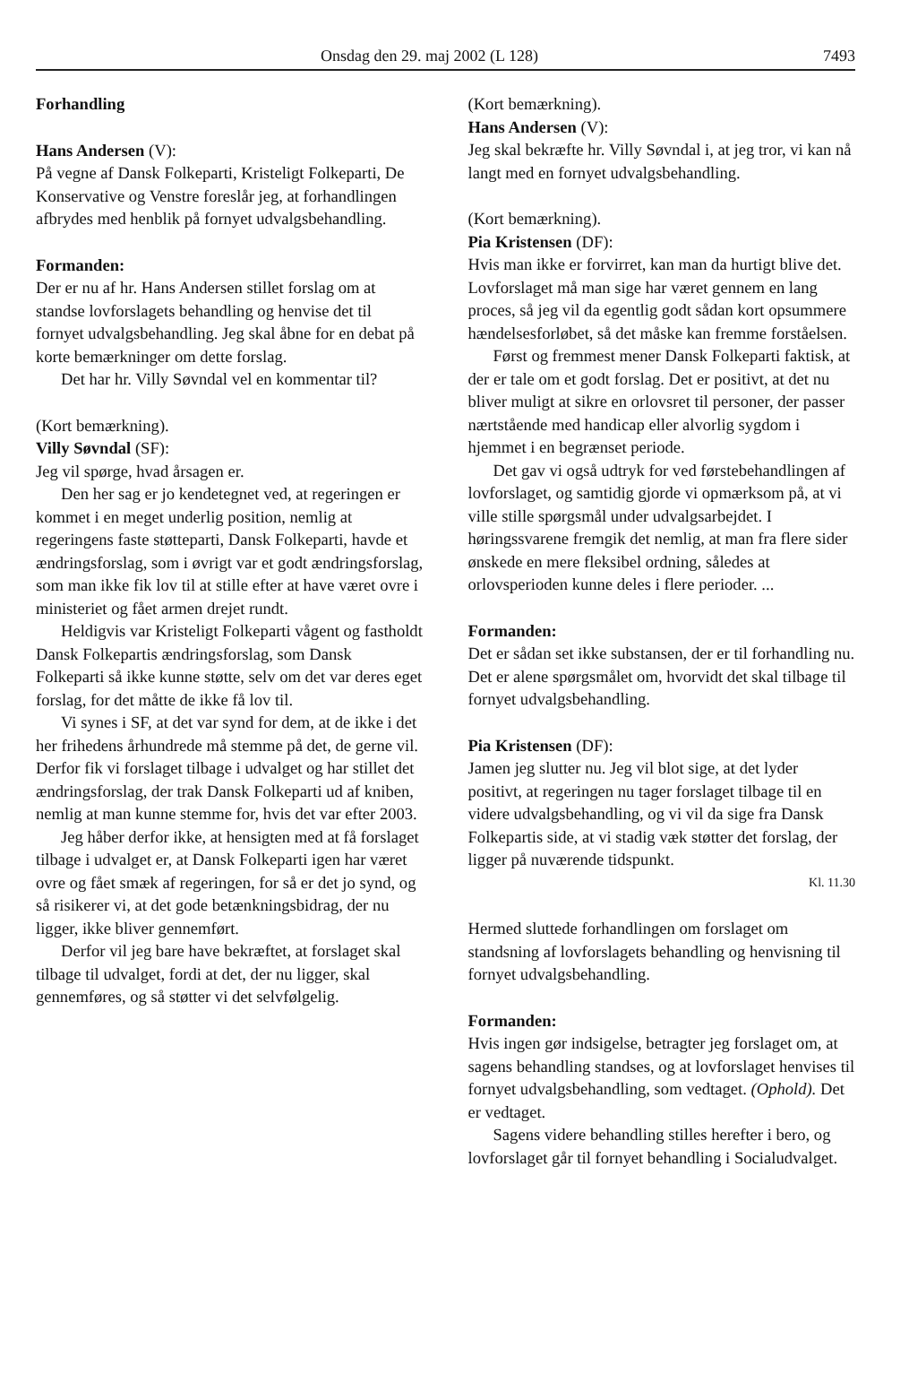Onsdag den 29. maj 2002 (L 128) 7493
Forhandling
Hans Andersen (V):
På vegne af Dansk Folkeparti, Kristeligt Folkeparti, De Konservative og Venstre foreslår jeg, at forhandlingen afbrydes med henblik på fornyet udvalgsbehandling.
Formanden:
Der er nu af hr. Hans Andersen stillet forslag om at standse lovforslagets behandling og henvise det til fornyet udvalgsbehandling. Jeg skal åbne for en debat på korte bemærkninger om dette forslag.
Det har hr. Villy Søvndal vel en kommentar til?
(Kort bemærkning).
Villy Søvndal (SF):
Jeg vil spørge, hvad årsagen er.
Den her sag er jo kendetegnet ved, at regeringen er kommet i en meget underlig position, nemlig at regeringens faste støtteparti, Dansk Folkeparti, havde et ændringsforslag, som i øvrigt var et godt ændringsforslag, som man ikke fik lov til at stille efter at have været ovre i ministeriet og fået armen drejet rundt.
Heldigvis var Kristeligt Folkeparti vågent og fastholdt Dansk Folkepartis ændringsforslag, som Dansk Folkeparti så ikke kunne støtte, selv om det var deres eget forslag, for det måtte de ikke få lov til.
Vi synes i SF, at det var synd for dem, at de ikke i det her frihedens århundrede må stemme på det, de gerne vil. Derfor fik vi forslaget tilbage i udvalget og har stillet det ændringsforslag, der trak Dansk Folkeparti ud af kniben, nemlig at man kunne stemme for, hvis det var efter 2003.
Jeg håber derfor ikke, at hensigten med at få forslaget tilbage i udvalget er, at Dansk Folkeparti igen har været ovre og fået smæk af regeringen, for så er det jo synd, og så risikerer vi, at det gode betænkningsbidrag, der nu ligger, ikke bliver gennemført.
Derfor vil jeg bare have bekræftet, at forslaget skal tilbage til udvalget, fordi at det, der nu ligger, skal gennemføres, og så støtter vi det selvfølgelig.
(Kort bemærkning).
Hans Andersen (V):
Jeg skal bekræfte hr. Villy Søvndal i, at jeg tror, vi kan nå langt med en fornyet udvalgsbehandling.
(Kort bemærkning).
Pia Kristensen (DF):
Hvis man ikke er forvirret, kan man da hurtigt blive det. Lovforslaget må man sige har været gennem en lang proces, så jeg vil da egentlig godt sådan kort opsummere hændelsesforløbet, så det måske kan fremme forståelsen.
Først og fremmest mener Dansk Folkeparti faktisk, at der er tale om et godt forslag. Det er positivt, at det nu bliver muligt at sikre en orlovsret til personer, der passer nærtstående med handicap eller alvorlig sygdom i hjemmet i en begrænset periode.
Det gav vi også udtryk for ved førstebehandlingen af lovforslaget, og samtidig gjorde vi opmærksom på, at vi ville stille spørgsmål under udvalgsarbejdet. I høringssvarene fremgik det nemlig, at man fra flere sider ønskede en mere fleksibel ordning, således at orlovsperioden kunne deles i flere perioder. ...
Formanden:
Det er sådan set ikke substansen, der er til forhandling nu. Det er alene spørgsmålet om, hvorvidt det skal tilbage til fornyet udvalgsbehandling.
Pia Kristensen (DF):
Jamen jeg slutter nu. Jeg vil blot sige, at det lyder positivt, at regeringen nu tager forslaget tilbage til en videre udvalgsbehandling, og vi vil da sige fra Dansk Folkepartis side, at vi stadig væk støtter det forslag, der ligger på nuværende tidspunkt.
Kl. 11.30
Hermed sluttede forhandlingen om forslaget om standsning af lovforslagets behandling og henvisning til fornyet udvalgsbehandling.
Formanden:
Hvis ingen gør indsigelse, betragter jeg forslaget om, at sagens behandling standses, og at lovforslaget henvises til fornyet udvalgsbehandling, som vedtaget. (Ophold). Det er vedtaget.
Sagens videre behandling stilles herefter i bero, og lovforslaget går til fornyet behandling i Socialudvalget.